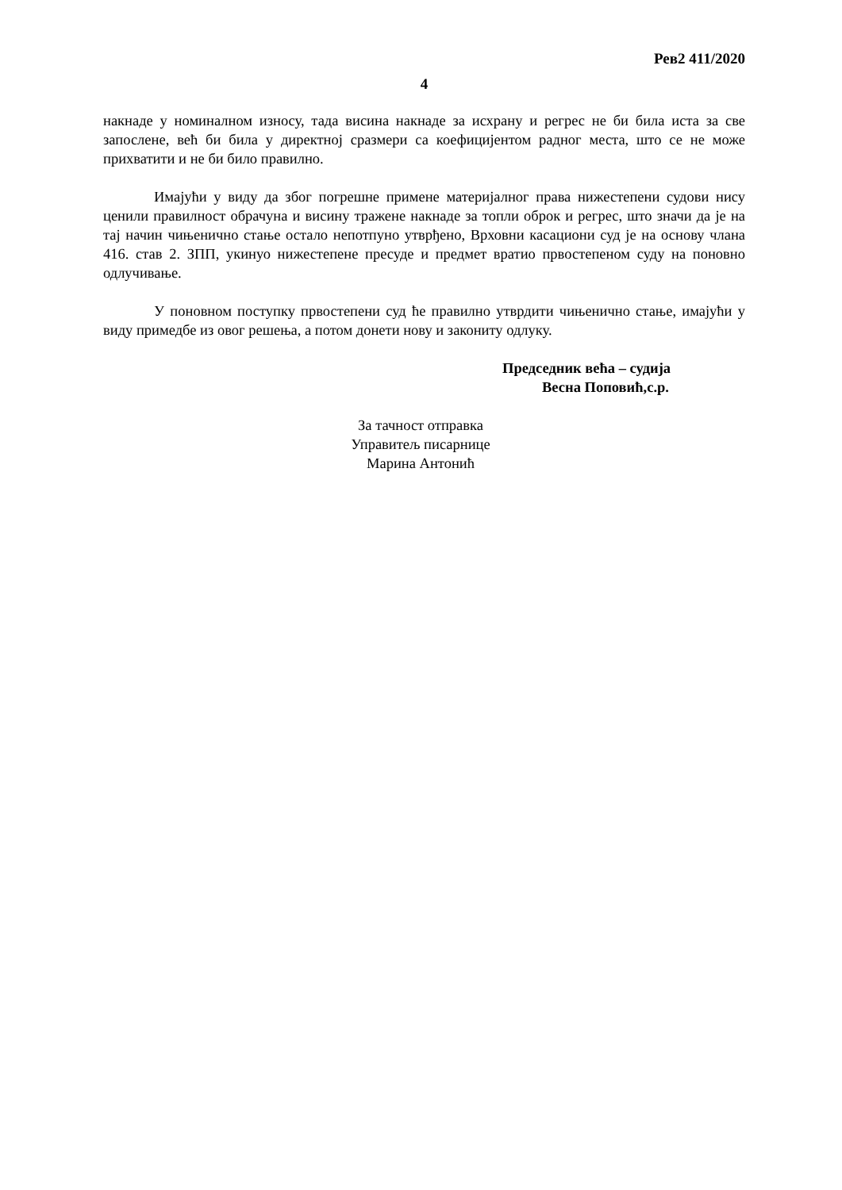Рев2 411/2020
4
накнаде у номиналном износу, тада висина накнаде за исхрану и регрес не би била иста за све запослене, већ би била у директној сразмери са коефицијентом радног места, што се не може прихватити и не би било правилно.
Имајући у виду да због погрешне примене материјалног права нижестепени судови нису ценили правилност обрачуна и висину тражене накнаде за топли оброк и регрес, што значи да је на тај начин чињенично стање остало непотпуно утврђено, Врховни касациони суд је на основу члана 416. став 2. ЗПП, укинуо нижестепене пресуде и предмет вратио првостепеном суду на поновно одлучивање.
У поновном поступку првостепени суд ће правилно утврдити чињенично стање, имајући у виду примедбе из овог решења, а потом донети нову и закониту одлуку.
Председник већа – судија
Весна Поповић,с.р.
За тачност отправка
Управитељ писарнице
Марина Антонић